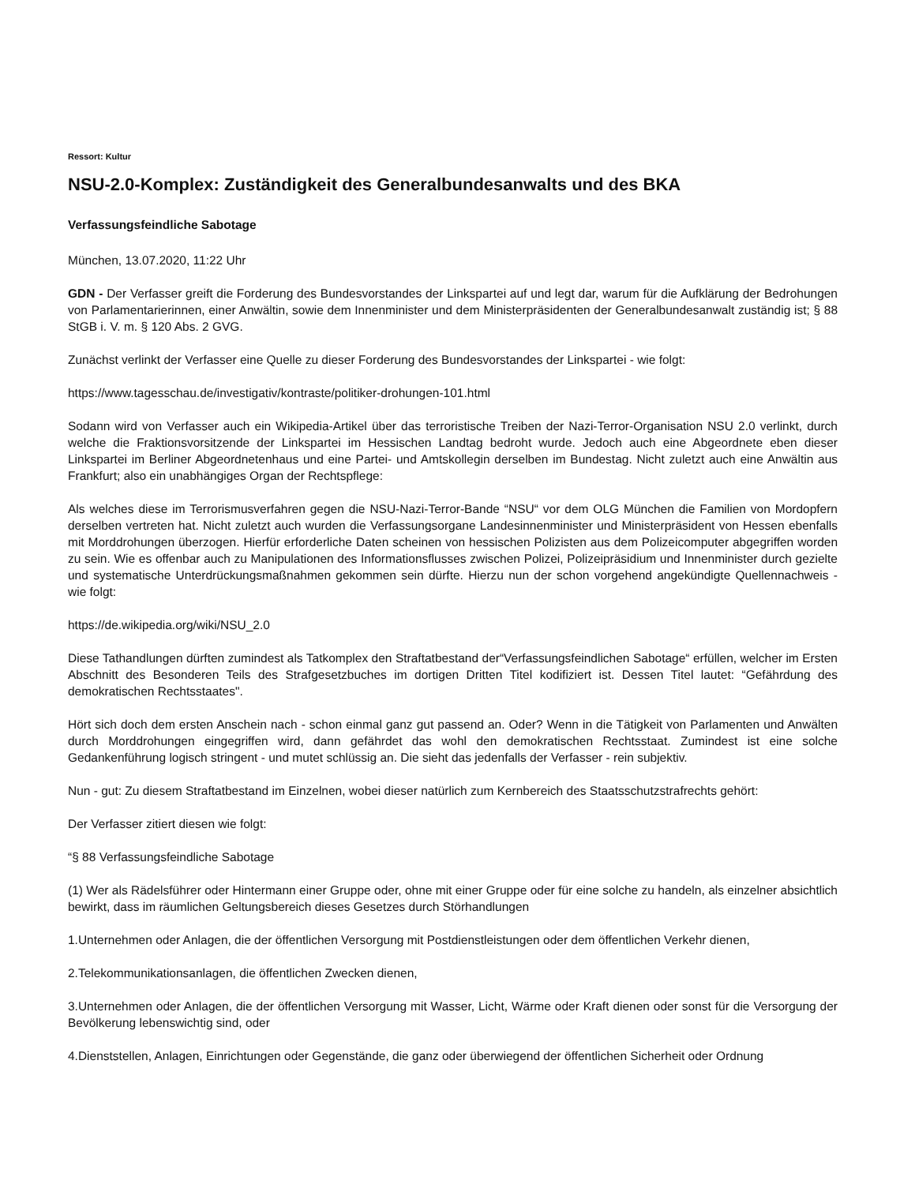Ressort: Kultur
NSU-2.0-Komplex: Zuständigkeit des Generalbundesanwalts und des BKA
Verfassungsfeindliche Sabotage
München, 13.07.2020, 11:22 Uhr
GDN - Der Verfasser greift die Forderung des Bundesvorstandes der Linkspartei auf und legt dar, warum für die Aufklärung der Bedrohungen von Parlamentarierinnen, einer Anwältin, sowie dem Innenminister und dem Ministerpräsidenten der Generalbundesanwalt zuständig ist; § 88 StGB i. V. m. § 120 Abs. 2 GVG.
Zunächst verlinkt der Verfasser eine Quelle zu dieser Forderung des Bundesvorstandes der Linkspartei - wie folgt:
https://www.tagesschau.de/investigativ/kontraste/politiker-drohungen-101.html
Sodann wird von Verfasser auch ein Wikipedia-Artikel über das terroristische Treiben der Nazi-Terror-Organisation NSU 2.0 verlinkt, durch welche die Fraktionsvorsitzende der Linkspartei im Hessischen Landtag bedroht wurde. Jedoch auch eine Abgeordnete eben dieser Linkspartei im Berliner Abgeordnetenhaus und eine Partei- und Amtskollegin derselben im Bundestag. Nicht zuletzt auch eine Anwältin aus Frankfurt; also ein unabhängiges Organ der Rechtspflege:
Als welches diese im Terrorismusverfahren gegen die NSU-Nazi-Terror-Bande “NSU“ vor dem OLG München die Familien von Mordopfern derselben vertreten hat. Nicht zuletzt auch wurden die Verfassungsorgane Landesinnenminister und Ministerpräsident von Hessen ebenfalls mit Morddrohungen überzogen. Hierfür erforderliche Daten scheinen von hessischen Polizisten aus dem Polizeicomputer abgegriffen worden zu sein. Wie es offenbar auch zu Manipulationen des Informationsflusses zwischen Polizei, Polizeipräsidium und Innenminister durch gezielte und systematische Unterdrückungsmaßnahmen gekommen sein dürfte. Hierzu nun der schon vorgehend angekündigte Quellennachweis - wie folgt:
https://de.wikipedia.org/wiki/NSU_2.0
Diese Tathandlungen dürften zumindest als Tatkomplex den Straftatbestand der“Verfassungsfeindlichen Sabotage“ erfüllen, welcher im Ersten Abschnitt des Besonderen Teils des Strafgesetzbuches im dortigen Dritten Titel kodifiziert ist. Dessen Titel lautet: “Gefährdung des demokratischen Rechtsstaates".
Hört sich doch dem ersten Anschein nach - schon einmal ganz gut passend an. Oder? Wenn in die Tätigkeit von Parlamenten und Anwälten durch Morddrohungen eingegriffen wird, dann gefährdet das wohl den demokratischen Rechtsstaat. Zumindest ist eine solche Gedankenführung logisch stringent - und mutet schlüssig an. Die sieht das jedenfalls der Verfasser - rein subjektiv.
Nun - gut: Zu diesem Straftatbestand im Einzelnen, wobei dieser natürlich zum Kernbereich des Staatsschutzstrafrechts gehört:
Der Verfasser zitiert diesen wie folgt:
“§ 88 Verfassungsfeindliche Sabotage
(1) Wer als Rädelsführer oder Hintermann einer Gruppe oder, ohne mit einer Gruppe oder für eine solche zu handeln, als einzelner absichtlich bewirkt, dass im räumlichen Geltungsbereich dieses Gesetzes durch Störhandlungen
1.Unternehmen oder Anlagen, die der öffentlichen Versorgung mit Postdienstleistungen oder dem öffentlichen Verkehr dienen,
2.Telekommunikationsanlagen, die öffentlichen Zwecken dienen,
3.Unternehmen oder Anlagen, die der öffentlichen Versorgung mit Wasser, Licht, Wärme oder Kraft dienen oder sonst für die Versorgung der Bevölkerung lebenswichtig sind, oder
4.Dienststellen, Anlagen, Einrichtungen oder Gegenstände, die ganz oder überwiegend der öffentlichen Sicherheit oder Ordnung